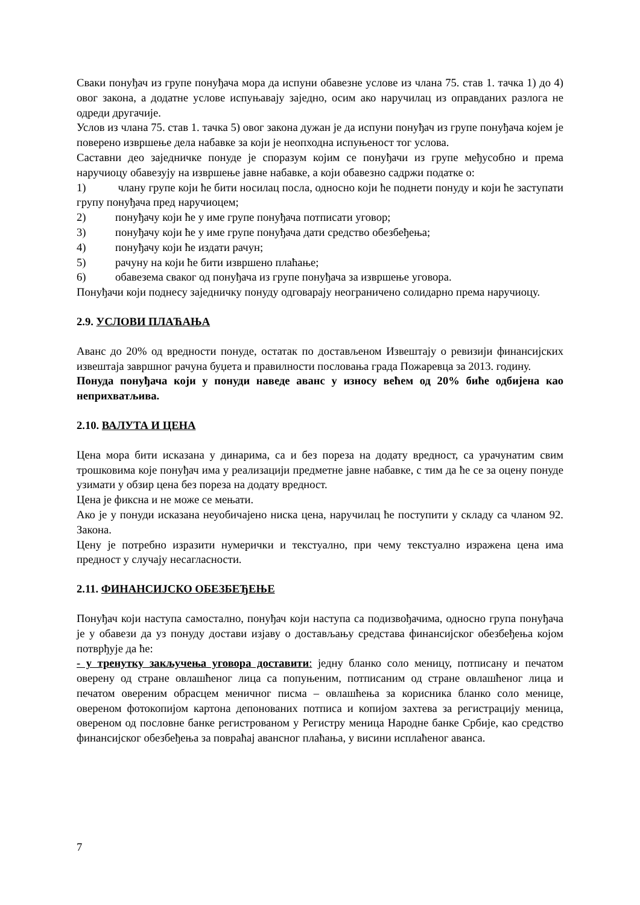Сваки понуђач из групе понуђача мора да испуни обавезне услове из члана 75. став 1. тачка 1) до 4) овог закона, а додатне услове испуњавају заједно, осим ако наручилац из оправданих разлога не одреди другачије.
Услов из члана 75. став 1. тачка 5) овог закона дужан је да испуни понуђач из групе понуђача којем је поверено извршење дела набавке за који је неопходна испуњеност тог услова.
Саставни део заједничке понуде је споразум којим се понуђачи из групе међусобно и према наручиоцу обавезују на извршење јавне набавке, а који обавезно садржи податке о:
1) члану групе који ће бити носилац посла, односно који ће поднети понуду и који ће заступати групу понуђача пред наручиоцем;
2) понуђачу који ће у име групе понуђача потписати уговор;
3) понуђачу који ће у име групе понуђача дати средство обезбеђења;
4) понуђачу који ће издати рачун;
5) рачуну на који ће бити извршено плаћање;
6) обавезема сваког од понуђача из групе понуђача за извршење уговора.
Понуђачи који поднесу заједничку понуду одговарају неограничено солидарно према наручиоцу.
2.9. УСЛОВИ ПЛАЋАЊА
Аванс до 20% од вредности понуде, остатак по достављеном Извештају о ревизији финансијских извештаја завршног рачуна буџета и правилности пословања града Пожаревца за 2013. годину.
Понуда понуђача који у понуди наведе аванс у износу већем од 20% биће одбијена као неприхватљива.
2.10. ВАЛУТА И ЦЕНА
Цена мора бити исказана у динарима, са и без пореза на додату вредност, са урачунатим свим трошковима које понуђач има у реализацији предметне јавне набавке, с тим да ће се за оцену понуде узимати у обзир цена без пореза на додату вредност.
Цена је фиксна и не може се мењати.
Ако је у понуди исказана неуобичајено ниска цена, наручилац ће поступити у складу са чланом 92. Закона.
Цену је потребно изразити нумерички и текстуално, при чему текстуално изражена цена има предност у случају несагласности.
2.11. ФИНАНСИЈСКО ОБЕЗБЕЂЕЊЕ
Понуђач који наступа самостално, понуђач који наступа са подизвођачима, односно група понуђача је у обавези да уз понуду достави изјаву о достављању средстава финансијског обезбеђења којом потврђује да ће:
- у тренутку закључења уговора доставити: једну бланко соло меницу, потписану и печатом оверену од стране овлашћеног лица са попуњеним, потписаним од стране овлашћеног лица и печатом овереним обрасцем меничног писма – овлашћења за корисника бланко соло менице, овереном фотокопијом картона депонованих потписа и копијом захтева за регистрацију меница, овереном од пословне банке регистрованом у Регистру меница Народне банке Србије, као средство финансијског обезбеђења за повраћај авансног плаћања, у висини исплаћеног аванса.
7